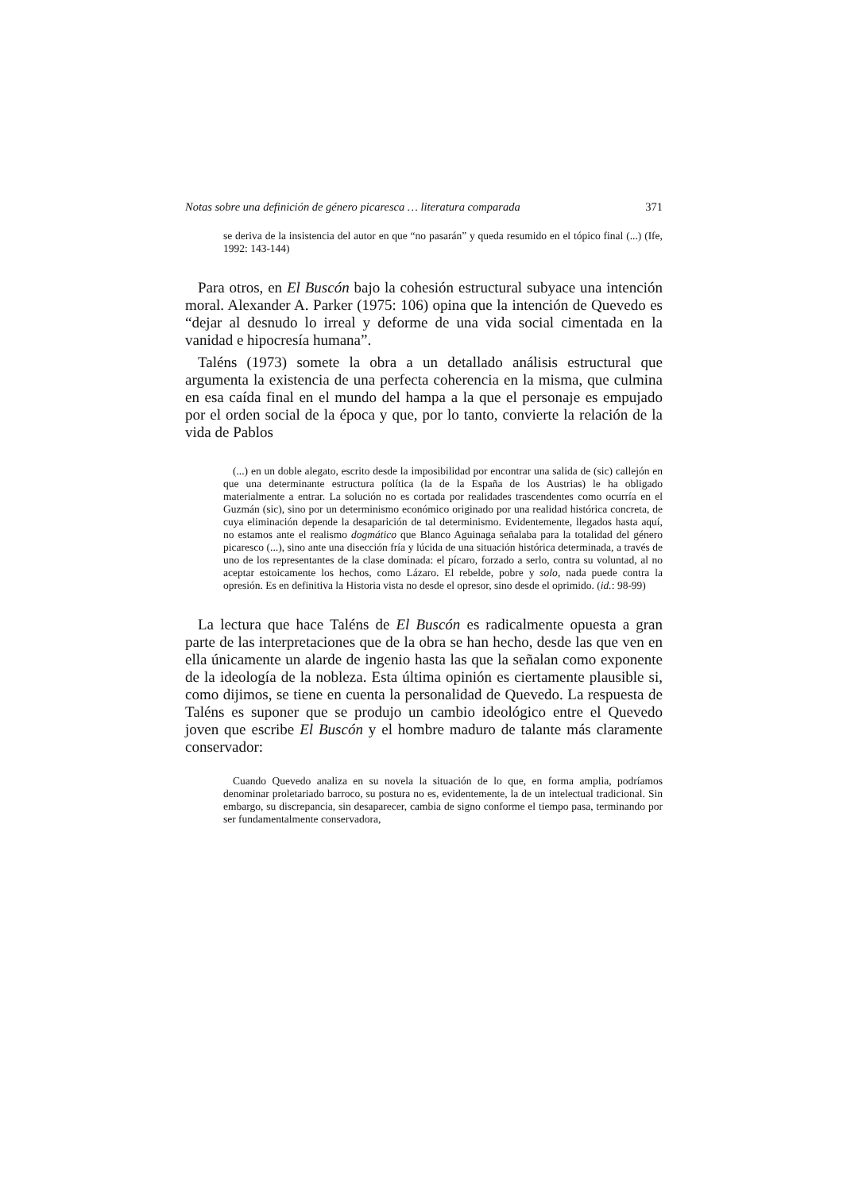Notas sobre una definición de género picaresca … literatura comparada 371
se deriva de la insistencia del autor en que “no pasarán” y queda resumido en el tópico final (...) (Ife, 1992: 143-144)
Para otros, en El Buscón bajo la cohesión estructural subyace una intención moral. Alexander A. Parker (1975: 106) opina que la intención de Quevedo es “dejar al desnudo lo irreal y deforme de una vida social cimentada en la vanidad e hipocresía humana”.
Taléns (1973) somete la obra a un detallado análisis estructural que argumenta la existencia de una perfecta coherencia en la misma, que culmina en esa caída final en el mundo del hampa a la que el personaje es empujado por el orden social de la época y que, por lo tanto, convierte la relación de la vida de Pablos
(...) en un doble alegato, escrito desde la imposibilidad por encontrar una salida de (sic) callejón en que una determinante estructura política (la de la España de los Austrias) le ha obligado materialmente a entrar. La solución no es cortada por realidades trascendentes como ocurría en el Guzmán (sic), sino por un determinismo económico originado por una realidad histórica concreta, de cuya eliminación depende la desaparición de tal determinismo. Evidentemente, llegados hasta aquí, no estamos ante el realismo dogmático que Blanco Aguinaga señalaba para la totalidad del género picaresco (...), sino ante una disección fría y lúcida de una situación histórica determinada, a través de uno de los representantes de la clase dominada: el pícaro, forzado a serlo, contra su voluntad, al no aceptar estoicamente los hechos, como Lázaro. El rebelde, pobre y solo, nada puede contra la opresión. Es en definitiva la Historia vista no desde el opresor, sino desde el oprimido. (id.: 98-99)
La lectura que hace Taléns de El Buscón es radicalmente opuesta a gran parte de las interpretaciones que de la obra se han hecho, desde las que ven en ella únicamente un alarde de ingenio hasta las que la señalan como exponente de la ideología de la nobleza. Esta última opinión es ciertamente plausible si, como dijimos, se tiene en cuenta la personalidad de Quevedo. La respuesta de Taléns es suponer que se produjo un cambio ideológico entre el Quevedo joven que escribe El Buscón y el hombre maduro de talante más claramente conservador:
Cuando Quevedo analiza en su novela la situación de lo que, en forma amplia, podríamos denominar proletariado barroco, su postura no es, evidentemente, la de un intelectual tradicional. Sin embargo, su discrepancia, sin desaparecer, cambia de signo conforme el tiempo pasa, terminando por ser fundamentalmente conservadora,